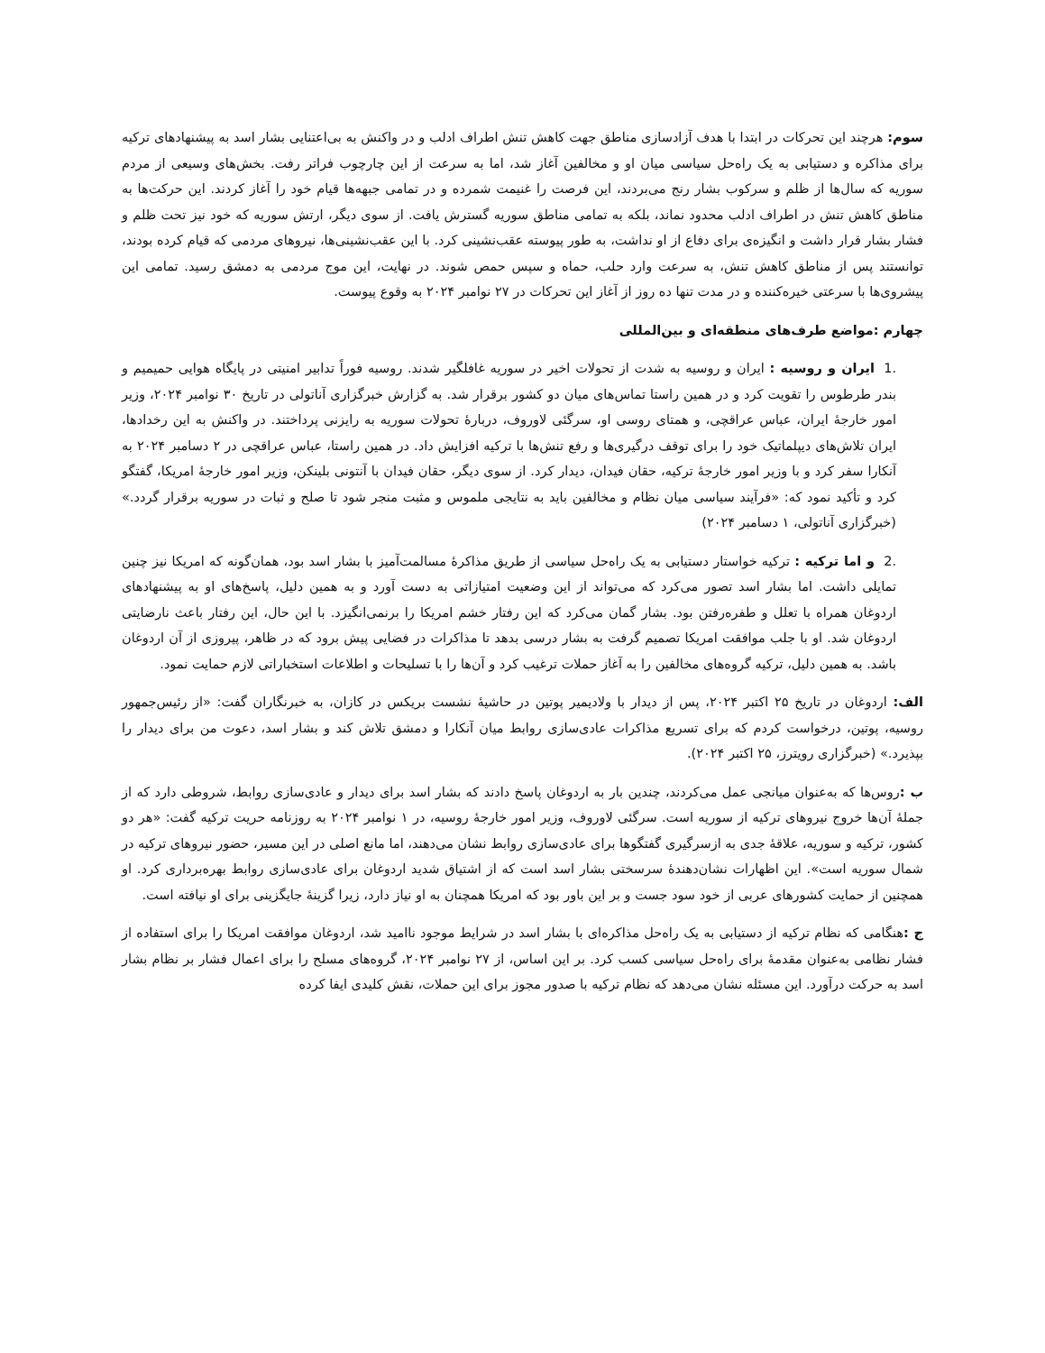سوم: هرچند این تحرکات در ابتدا با هدف آزادسازی مناطق جهت کاهش تنش اطراف ادلب و در واکنش به بی‌اعتنایی بشار اسد به پیشنهادهای ترکیه برای مذاکره و دستیابی به یک راه‌حل سیاسی میان او و مخالفین آغاز شد، اما به سرعت از این چارچوب فراتر رفت. بخش‌های وسیعی از مردم سوریه که سال‌ها از ظلم و سرکوب بشار رنج می‌بردند، این فرصت را غنیمت شمرده و در تمامی جبهه‌ها قیام خود را آغاز کردند. این حرکت‌ها به مناطق کاهش تنش در اطراف ادلب محدود نماند، بلکه به تمامی مناطق سوریه گسترش یافت. از سوی دیگر، ارتش سوریه که خود نیز تحت ظلم و فشار بشار قرار داشت و انگیزه‌ی برای دفاع از او نداشت، به طور پیوسته عقب‌نشینی کرد. با این عقب‌نشینی‌ها، نیروهای مردمی که قیام کرده بودند، توانستند پس از مناطق کاهش تنش، به سرعت وارد حلب، حماه و سپس حمص شوند. در نهایت، این موج مردمی به دمشق رسید. تمامی این پیشروی‌ها با سرعتی خیره‌کننده و در مدت تنها ده روز از آغاز این تحرکات در ۲۷ نوامبر ۲۰۲۴ به وقوع پیوست.
چهارم :مواضع طرف‌های منطقه‌ای و بین‌المللی
.1 ایران و روسیه : ایران و روسیه به شدت از تحولات اخیر در سوریه غافلگیر شدند. روسیه فوراً تدابیر امنیتی در پایگاه هوایی حمیمیم و بندر طرطوس را تقویت کرد و در همین راستا تماس‌های میان دو کشور برقرار شد. به گزارش خبرگزاری آناتولی در تاریخ ۳۰ نوامبر ۲۰۲۴، وزیر امور خارجهٔ ایران، عباس عراقچی، و همتای روسی او، سرگئی لاوروف، دربارهٔ تحولات سوریه به رایزنی پرداختند. در واکنش به این رخدادها، ایران تلاش‌های دیپلماتیک خود را برای توقف درگیری‌ها و رفع تنش‌ها با ترکیه افزایش داد. در همین راستا، عباس عراقچی در ۲ دسامبر ۲۰۲۴ به آنکارا سفر کرد و با وزیر امور خارجهٔ ترکیه، حقان فیدان، دیدار کرد. از سوی دیگر، حقان فیدان با آنتونی بلینکن، وزیر امور خارجهٔ امریکا، گفتگو کرد و تأکید نمود که: «فرآیند سیاسی میان نظام و مخالفین باید به نتایجی ملموس و مثبت منجر شود تا صلح و ثبات در سوریه برقرار گردد.» (خبرگزاری آناتولی، ۱ دسامبر ۲۰۲۴)
.2 و اما ترکیه : ترکیه خواستار دستیابی به یک راه‌حل سیاسی از طریق مذاکرهٔ مسالمت‌آمیز با بشار اسد بود، همان‌گونه که امریکا نیز چنین تمایلی داشت. اما بشار اسد تصور می‌کرد که می‌تواند از این وضعیت امتیازاتی به دست آورد و به همین دلیل، پاسخ‌های او به پیشنهادهای اردوغان همراه با تعلل و طفره‌رفتن بود. بشار گمان می‌کرد که این رفتار خشم امریکا را برنمی‌انگیزد. با این حال، این رفتار باعث نارضایتی اردوغان شد. او با جلب موافقت امریکا تصمیم گرفت به بشار درسی بدهد تا مذاکرات در فضایی پیش برود که در ظاهر، پیروزی از آن اردوغان باشد. به همین دلیل، ترکیه گروه‌های مخالفین را به آغاز حملات ترغیب کرد و آن‌ها را با تسلیحات و اطلاعات استخباراتی لازم حمایت نمود.
الف: اردوغان در تاریخ ۲۵ اکتبر ۲۰۲۴، پس از دیدار با ولادیمیر پوتین در حاشیهٔ نشست بریکس در کازان، به خبرنگاران گفت: «از رئیس‌جمهور روسیه، پوتین، درخواست کردم که برای تسریع مذاکرات عادی‌سازی روابط میان آنکارا و دمشق تلاش کند و بشار اسد، دعوت من برای دیدار را بپذیرد.» (خبرگزاری رویترز، ۲۵ اکتبر ۲۰۲۴).
ب : روس‌ها که به‌عنوان میانجی عمل می‌کردند، چندین بار به اردوغان پاسخ دادند که بشار اسد برای دیدار و عادی‌سازی روابط، شروطی دارد که از جملهٔ آن‌ها خروج نیروهای ترکیه از سوریه است. سرگئی لاوروف، وزیر امور خارجهٔ روسیه، در ۱ نوامبر ۲۰۲۴ به روزنامه حریت ترکیه گفت: «هر دو کشور، ترکیه و سوریه، علاقهٔ جدی به ازسرگیری گفتگوها برای عادی‌سازی روابط نشان می‌دهند، اما مانع اصلی در این مسیر، حضور نیروهای ترکیه در شمال سوریه است». این اظهارات نشان‌دهندهٔ سرسختی بشار اسد است که از اشتیاق شدید اردوغان برای عادی‌سازی روابط بهره‌برداری کرد. او همچنین از حمایت کشورهای عربی از خود سود جست و بر این باور بود که امریکا همچنان به او نیاز دارد، زیرا گزینهٔ جایگزینی برای او نیافته است.
ج : هنگامی که نظام ترکیه از دستیابی به یک راه‌حل مذاکره‌ای با بشار اسد در شرایط موجود ناامید شد، اردوغان موافقت امریکا را برای استفاده از فشار نظامی به‌عنوان مقدمهٔ برای راه‌حل سیاسی کسب کرد. بر این اساس، از ۲۷ نوامبر ۲۰۲۴، گروه‌های مسلح را برای اعمال فشار بر نظام بشار اسد به حرکت درآورد. این مسئله نشان می‌دهد که نظام ترکیه با صدور مجوز برای این حملات، نقش کلیدی ایفا کرده